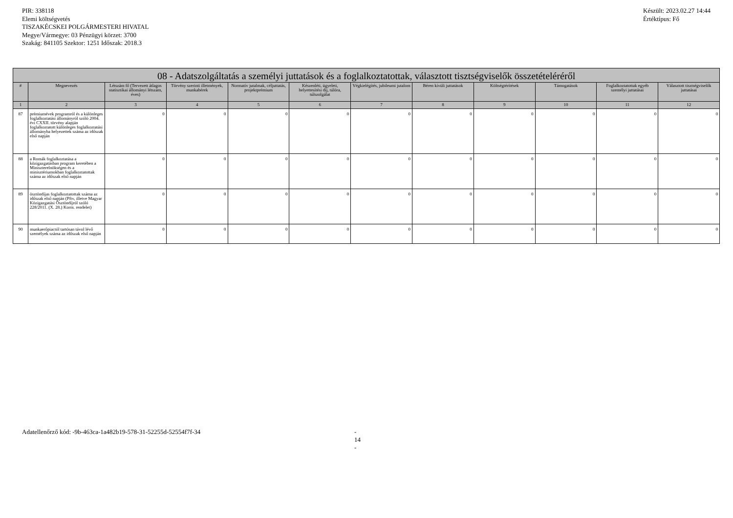PIR: 338118
Elemi költségvetés
TISZAKÉCSKEI POLGÁRMESTERI HIVATAL
Megye/Vármegye: 03 Pénzügyi körzet: 3700
Szakág: 841105 Szektor: 1251 Időszak: 2018.3
Készült: 2023.02.27 14:44
Értéktípus: Fő
| 08 - Adatszolgáltatás a személyi juttatások és a foglalkoztatottak, választott tisztségviselők összetételéréről | | | | | | | | | | | |
| # | Megnevezés | Létszám fő (Tervezett átlagos statisztikai állományi létszám, éves) | Törvény szerinti illetmények, munkabérek | Normatív jutalmak, céljuttatás, projektprémium | Készenléti, ügyeleti, helyettesítési díj, túlóra, túlszolgálat | Végkielégítés, jubileumi jutalom | Béren kívüli juttatások | Költségtérítések | Támogatások | Foglalkoztatottak egyéb személyi juttatásai | Választott tisztségviselők juttatásai |
| 1 | 2 | 3 | 4 | 5 | 6 | 7 | 8 | 9 | 10 | 11 | 12 |
| 87 | prémiumévek programról és a különleges foglalkoztatási állományról szóló 2004. évi CXXII. törvény alapján foglalkoztatott különleges foglalkoztatási állományba helyezettek száma az időszak első napján | 0 | 0 | 0 | 0 | 0 | 0 | 0 | 0 | 0 | 0 |
| 88 | a Romák foglalkoztatása a közigazgatásban program keretében a Miniszterelnökségen és a minisztériumokban foglalkoztatottak száma az időszak első napján | 0 | 0 | 0 | 0 | 0 | 0 | 0 | 0 | 0 | 0 |
| 89 | ösztöndíjas foglalkoztatottak száma az időszak első napján (Pftv, illetve Magyar Közigazgatási Ösztöndíjról szóló 228/2011. (X. 28.) Korm. rendelet) | 0 | 0 | 0 | 0 | 0 | 0 | 0 | 0 | 0 | 0 |
| 90 | munkaerőpiactól tartósan távol lévő személyek száma az időszak első napján | 0 | 0 | 0 | 0 | 0 | 0 | 0 | 0 | 0 | 0 |
Adatellenőrző kód: -9b-463ca-1a482b19-578-31-52255d-52554f7f-34 - 14 -